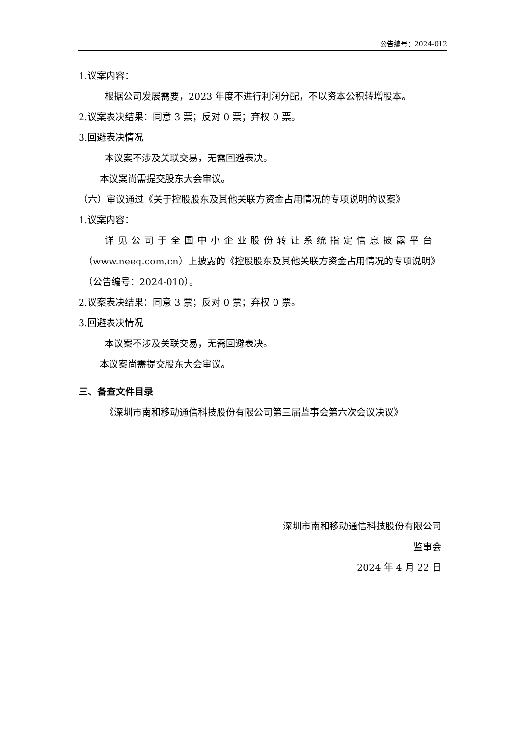公告编号：2024-012
1.议案内容：
根据公司发展需要，2023 年度不进行利润分配，不以资本公积转增股本。
2.议案表决结果：同意 3 票；反对 0 票；弃权 0 票。
3.回避表决情况
本议案不涉及关联交易，无需回避表决。
本议案尚需提交股东大会审议。
（六）审议通过《关于控股股东及其他关联方资金占用情况的专项说明的议案》
1.议案内容：
详见公司于全国中小企业股份转让系统指定信息披露平台
（www.neeq.com.cn）上披露的《控股股东及其他关联方资金占用情况的专项说明》（公告编号：2024-010）。
2.议案表决结果：同意 3 票；反对 0 票；弃权 0 票。
3.回避表决情况
本议案不涉及关联交易，无需回避表决。
本议案尚需提交股东大会审议。
三、备查文件目录
《深圳市南和移动通信科技股份有限公司第三届监事会第六次会议决议》
深圳市南和移动通信科技股份有限公司
监事会
2024 年 4 月 22 日